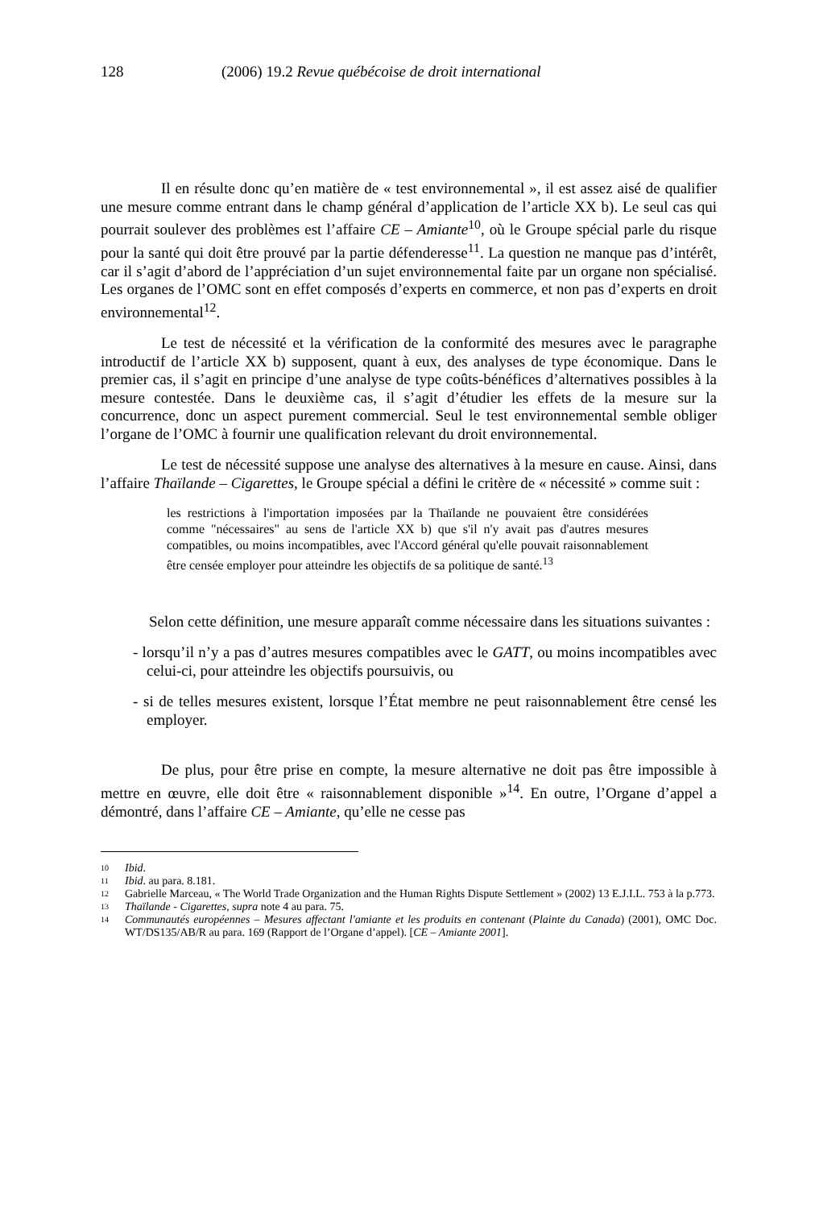128 (2006) 19.2 Revue québécoise de droit international
Il en résulte donc qu’en matière de « test environnemental », il est assez aisé de qualifier une mesure comme entrant dans le champ général d’application de l’article XX b). Le seul cas qui pourrait soulever des problèmes est l’affaire CE – Amiante<sup>10</sup>, où le Groupe spécial parle du risque pour la santé qui doit être prouvé par la partie défenderesse<sup>11</sup>. La question ne manque pas d’intérêt, car il s’agit d’abord de l’appréciation d’un sujet environnemental faite par un organe non spécialisé. Les organes de l’OMC sont en effet composés d’experts en commerce, et non pas d’experts en droit environnemental<sup>12</sup>.
Le test de nécessité et la vérification de la conformité des mesures avec le paragraphe introductif de l’article XX b) supposent, quant à eux, des analyses de type économique. Dans le premier cas, il s’agit en principe d’une analyse de type coûts-bénéfices d’alternatives possibles à la mesure contestée. Dans le deuxième cas, il s’agit d’étudier les effets de la mesure sur la concurrence, donc un aspect purement commercial. Seul le test environnemental semble obliger l’organe de l’OMC à fournir une qualification relevant du droit environnemental.
Le test de nécessité suppose une analyse des alternatives à la mesure en cause. Ainsi, dans l’affaire Thaïlande – Cigarettes, le Groupe spécial a défini le critère de « nécessité » comme suit :
les restrictions à l'importation imposées par la Thaïlande ne pouvaient être considérées comme "nécessaires" au sens de l'article XX b) que s'il n'y avait pas d'autres mesures compatibles, ou moins incompatibles, avec l'Accord général qu'elle pouvait raisonnablement être censée employer pour atteindre les objectifs de sa politique de santé.<sup>13</sup>
Selon cette définition, une mesure apparaît comme nécessaire dans les situations suivantes :
- lorsqu’il n’y a pas d’autres mesures compatibles avec le GATT, ou moins incompatibles avec celui-ci, pour atteindre les objectifs poursuivis, ou
- si de telles mesures existent, lorsque l’État membre ne peut raisonnablement être censé les employer.
De plus, pour être prise en compte, la mesure alternative ne doit pas être impossible à mettre en œuvre, elle doit être « raisonnablement disponible »<sup>14</sup>. En outre, l’Organe d’appel a démontré, dans l’affaire CE – Amiante, qu’elle ne cesse pas
10
Ibid.
11
Ibid. au para. 8.181.
12
Gabrielle Marceau, « The World Trade Organization and the Human Rights Dispute Settlement » (2002) 13 E.J.I.L. 753 à la p.773.
13
Thaïlande - Cigarettes, supra note 4 au para. 75.
14
Communautés européennes – Mesures affectant l'amiante et les produits en contenant (Plainte du Canada) (2001), OMC Doc. WT/DS135/AB/R au para. 169 (Rapport de l’Organe d’appel). [CE – Amiante 2001].